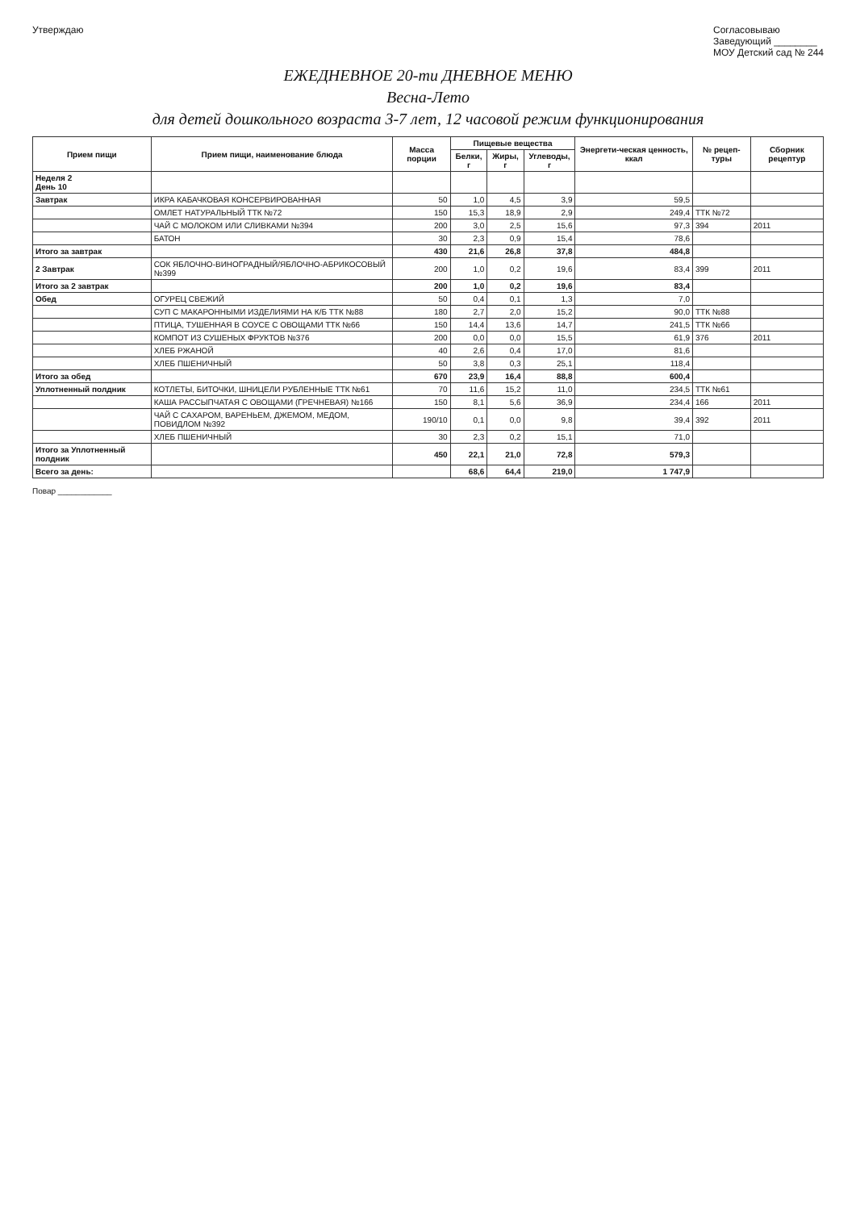Утверждаю Согласовываю
Заведующий ________
МОУ Детский сад № 244
ЕЖЕДНЕВНОЕ 20-ти ДНЕВНОЕ МЕНЮ
Весна-Лето
для детей дошкольного возраста 3-7 лет, 12 часовой режим функционирования
| Прием пищи | Прием пищи, наименование блюда | Масса порции | Пищевые вещества | | | Энергети-ческая ценность, ккал | № рецеп-туры | Сборник рецептур |
| --- | --- | --- | --- | --- | --- | --- | --- | --- |
| | | | Белки, г | Жиры, г | Углеводы, г | | | |
| Неделя 2 День 10 | | | | | | | | |
| Завтрак | ИКРА КАБАЧКОВАЯ КОНСЕРВИРОВАННАЯ | 50 | 1,0 | 4,5 | 3,9 | 59,5 | | |
| | ОМЛЕТ НАТУРАЛЬНЫЙ ТТК №72 | 150 | 15,3 | 18,9 | 2,9 | 249,4 | ТТК №72 | |
| | ЧАЙ С МОЛОКОМ ИЛИ СЛИВКАМИ №394 | 200 | 3,0 | 2,5 | 15,6 | 97,3 | 394 | 2011 |
| | БАТОН | 30 | 2,3 | 0,9 | 15,4 | 78,6 | | |
| Итого за завтрак | | 430 | 21,6 | 26,8 | 37,8 | 484,8 | | |
| 2 Завтрак | СОК ЯБЛОЧНО-ВИНОГРАДНЫЙ/ЯБЛОЧНО-АБРИКОСОВЫЙ №399 | 200 | 1,0 | 0,2 | 19,6 | 83,4 | 399 | 2011 |
| Итого за 2 завтрак | | 200 | 1,0 | 0,2 | 19,6 | 83,4 | | |
| Обед | ОГУРЕЦ СВЕЖИЙ | 50 | 0,4 | 0,1 | 1,3 | 7,0 | | |
| | СУП С МАКАРОННЫМИ ИЗДЕЛИЯМИ НА К/Б ТТК №88 | 180 | 2,7 | 2,0 | 15,2 | 90,0 | ТТК №88 | |
| | ПТИЦА, ТУШЕННАЯ В СОУСЕ С ОВОЩАМИ ТТК №66 | 150 | 14,4 | 13,6 | 14,7 | 241,5 | ТТК №66 | |
| | КОМПОТ ИЗ СУШЕНЫХ ФРУКТОВ №376 | 200 | 0,0 | 0,0 | 15,5 | 61,9 | 376 | 2011 |
| | ХЛЕБ РЖАНОЙ | 40 | 2,6 | 0,4 | 17,0 | 81,6 | | |
| | ХЛЕБ ПШЕНИЧНЫЙ | 50 | 3,8 | 0,3 | 25,1 | 118,4 | | |
| Итого за обед | | 670 | 23,9 | 16,4 | 88,8 | 600,4 | | |
| Уплотненный полдник | КОТЛЕТЫ, БИТОЧКИ, ШНИЦЕЛИ РУБЛЕННЫЕ ТТК №61 | 70 | 11,6 | 15,2 | 11,0 | 234,5 | ТТК №61 | |
| | КАША РАССЫПЧАТАЯ С ОВОЩАМИ (ГРЕЧНЕВАЯ) №166 | 150 | 8,1 | 5,6 | 36,9 | 234,4 | 166 | 2011 |
| | ЧАЙ С САХАРОМ, ВАРЕНЬЕМ, ДЖЕМОМ, МЕДОМ, ПОВИДЛОМ №392 | 190/10 | 0,1 | 0,0 | 9,8 | 39,4 | 392 | 2011 |
| | ХЛЕБ ПШЕНИЧНЫЙ | 30 | 2,3 | 0,2 | 15,1 | 71,0 | | |
| Итого за Уплотненный полдник | | 450 | 22,1 | 21,0 | 72,8 | 579,3 | | |
| Всего за день: | | | 68,6 | 64,4 | 219,0 | 1 747,9 | | |
Повар ____________